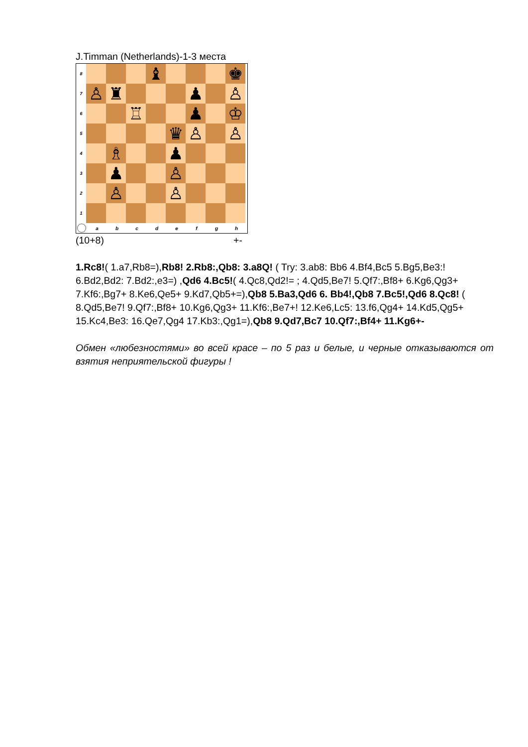J.Timman (Netherlands)-1-3 места
8
♝ ♚
7
♙ ♜ ♟ ♙
6
♖ ♟ ♔
5
♛ ♙ ♙
4
♗ ♟
3
♟ ♙
2
♙ ♙
1
abcdefgh
(10+8) +-
1.Rc8!( 1.a7,Rb8=),Rb8! 2.Rb8:,Qb8: 3.a8Q! ( Try: 3.ab8: Bb6 4.Bf4,Bc5 5.Bg5,Be3:! 6.Bd2,Bd2: 7.Bd2:,e3=) ,Qd6 4.Bc5!( 4.Qc8,Qd2!= ; 4.Qd5,Be7! 5.Qf7:,Bf8+ 6.Kg6,Qg3+ 7.Kf6:,Bg7+ 8.Ke6,Qe5+ 9.Kd7,Qb5+=),Qb8 5.Ba3,Qd6 6. Bb4!,Qb8 7.Bc5!,Qd6 8.Qc8! ( 8.Qd5,Be7! 9.Qf7:,Bf8+ 10.Kg6,Qg3+ 11.Kf6:,Be7+! 12.Ke6,Lc5: 13.f6,Qg4+ 14.Kd5,Qg5+ 15.Kc4,Be3: 16.Qe7,Qg4 17.Kb3:,Qg1=),Qb8 9.Qd7,Bc7 10.Qf7:,Bf4+ 11.Kg6+-
Обмен «любезностями» во всей красе – по 5 раз и белые, и черные отказываются от взятия неприятельской фигуры !